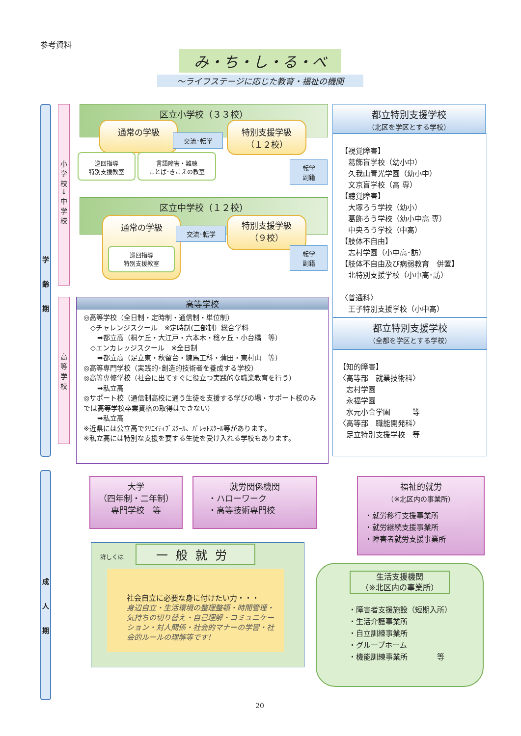参考資料
み・ち・し・る・べ
～ライフステージに応じた教育・福祉の機関
学
齢
期
成
人
期
小
学
校
↓
中
学
校
高
等
学
校
区立小学校（３３校）
通常の学級
交流･転学
特別支援学級
（１２校）
巡回指導
特別支援教室
言語障害・難聴
ことば･きこえの教室
転学
副籍
区立中学校（１２校）
通常の学級
巡回指導
特別支援教室
交流･転学
特別支援学級
（９校）
転学
副籍
高等学校
◎高等学校（全日制・定時制・通信制・単位制）
　◇チャレンジスクール　※定時制(三部制）総合学科
　　➡都立高（桐ケ丘・大江戸・六本木・稔ヶ丘・小台橋　等）
　◇エンカレッジスクール　※全日制
　　➡都立高（足立東・秋留台・練馬工科・蒲田・東村山　等）
◎高等専門学校（実践的･創造的技術者を養成する学校）
◎高等専修学校（社会に出てすぐに役立つ実践的な職業教育を行う）
　　➡私立高
◎サポート校（通信制高校に通う生徒を支援する学びの場・サポート校のみでは高等学校卒業資格の取得はできない）
　　➡私立高
※近県には公立高でｸﾘｴｲﾃｨﾌﾞｽｸｰﾙ、ﾊﾟﾚｯﾄｽｸｰﾙ等があります。
※私立高には特別な支援を要する生徒を受け入れる学校もあります。
都立特別支援学校
（北区を学区とする学校）
【視覚障害】
　葛飾盲学校（幼小中）
　久我山青光学園（幼小中）
　文京盲学校（高 専）
【聴覚障害】
　大塚ろう学校（幼小）
　葛飾ろう学校（幼小中高 専）
　中央ろう学校（中高）
【肢体不自由】
　志村学園（小中高･訪）
【肢体不自由及び病弱教育　併置】
　北特別支援学校（小中高･訪）
〈普通科〉
　王子特別支援学校（小中高）
都立特別支援学校
（全都を学区とする学校）
【知的障害】
〈高等部　就業技術科〉
　志村学園
　永福学園
　水元小合学園　　　等
〈高等部　職能開発科〉
　足立特別支援学校　等
大学
（四年制・二年制）
専門学校　等
就労関係機関
・ハローワーク
・高等技術専門校
福祉的就労
（※北区内の事業所）
・就労移行支援事業所
・就労継続支援事業所
・障害者就労支援事業所
詳しくは
一般就労
社会自立に必要な身に付けたい力・・・
身辺自立・生活環境の整理整頓・時間管理・気持ちの切り替え・自己理解・コミュニケーション・対人関係・社会的マナーの学習・社会的ルールの理解等です!
生活支援機関
（※北区内の事業所）
・障害者支援施設（短期入所）
・生活介護事業所
・自立訓練事業所
・グループホーム
・機能訓練事業所　　　　等
20